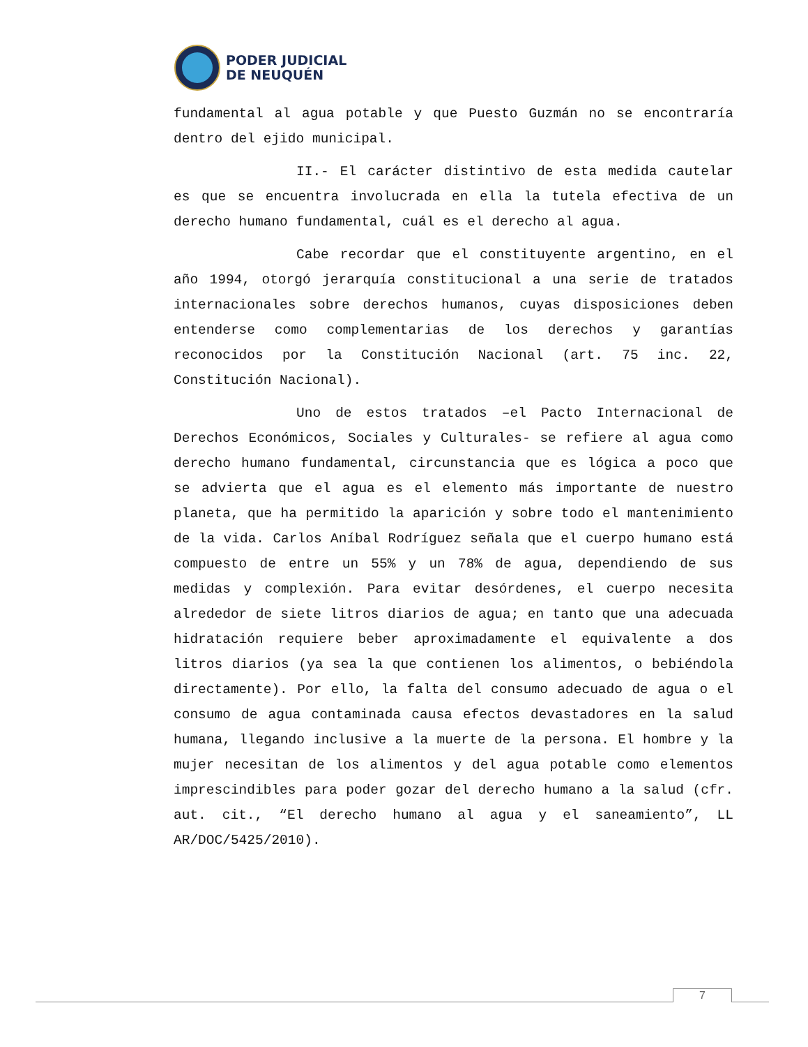PODER JUDICIAL
DE NEUQUÉN
fundamental al agua potable y que Puesto Guzmán no se encontraría dentro del ejido municipal.
II.- El carácter distintivo de esta medida cautelar es que se encuentra involucrada en ella la tutela efectiva de un derecho humano fundamental, cuál es el derecho al agua.
Cabe recordar que el constituyente argentino, en el año 1994, otorgó jerarquía constitucional a una serie de tratados internacionales sobre derechos humanos, cuyas disposiciones deben entenderse como complementarias de los derechos y garantías reconocidos por la Constitución Nacional (art. 75 inc. 22, Constitución Nacional).
Uno de estos tratados –el Pacto Internacional de Derechos Económicos, Sociales y Culturales- se refiere al agua como derecho humano fundamental, circunstancia que es lógica a poco que se advierta que el agua es el elemento más importante de nuestro planeta, que ha permitido la aparición y sobre todo el mantenimiento de la vida. Carlos Aníbal Rodríguez señala que el cuerpo humano está compuesto de entre un 55% y un 78% de agua, dependiendo de sus medidas y complexión. Para evitar desórdenes, el cuerpo necesita alrededor de siete litros diarios de agua; en tanto que una adecuada hidratación requiere beber aproximadamente el equivalente a dos litros diarios (ya sea la que contienen los alimentos, o bebiéndola directamente). Por ello, la falta del consumo adecuado de agua o el consumo de agua contaminada causa efectos devastadores en la salud humana, llegando inclusive a la muerte de la persona. El hombre y la mujer necesitan de los alimentos y del agua potable como elementos imprescindibles para poder gozar del derecho humano a la salud (cfr. aut. cit., “El derecho humano al agua y el saneamiento”, LL AR/DOC/5425/2010).
7